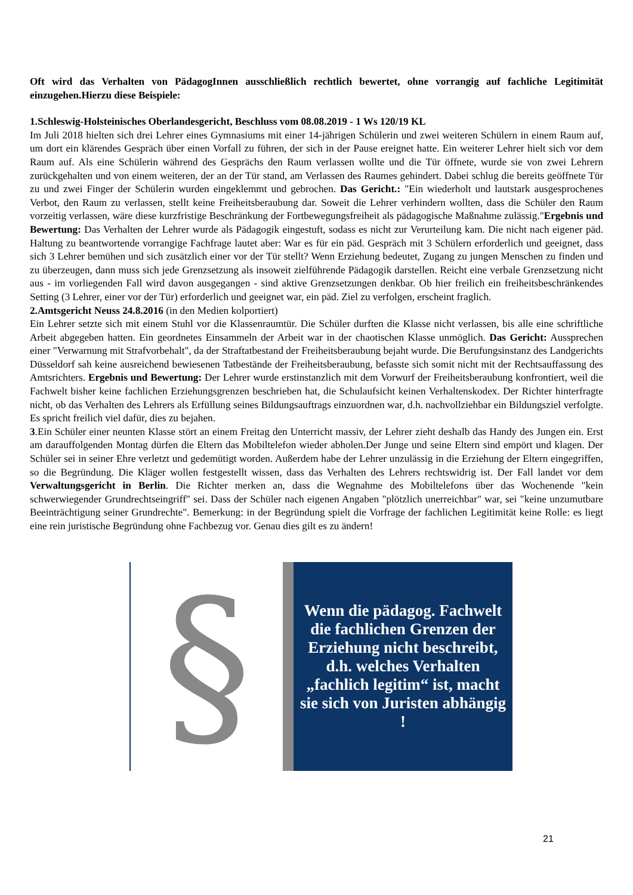Oft wird das Verhalten von PädagogInnen ausschließlich rechtlich bewertet, ohne vorrangig auf fachliche Legitimität einzugehen.Hierzu diese Beispiele:
1.Schleswig-Holsteinisches Oberlandesgericht, Beschluss vom 08.08.2019 - 1 Ws 120/19 KL
Im Juli 2018 hielten sich drei Lehrer eines Gymnasiums mit einer 14-jährigen Schülerin und zwei weiteren Schülern in einem Raum auf, um dort ein klärendes Gespräch über einen Vorfall zu führen, der sich in der Pause ereignet hatte. Ein weiterer Lehrer hielt sich vor dem Raum auf. Als eine Schülerin während des Gesprächs den Raum verlassen wollte und die Tür öffnete, wurde sie von zwei Lehrern zurückgehalten und von einem weiteren, der an der Tür stand, am Verlassen des Raumes gehindert. Dabei schlug die bereits geöffnete Tür zu und zwei Finger der Schülerin wurden eingeklemmt und gebrochen. Das Gericht.: "Ein wiederholt und lautstark ausgesprochenes Verbot, den Raum zu verlassen, stellt keine Freiheitsberaubung dar. Soweit die Lehrer verhindern wollten, dass die Schüler den Raum vorzeitig verlassen, wäre diese kurzfristige Beschränkung der Fortbewegungsfreiheit als pädagogische Maßnahme zulässig."Ergebnis und Bewertung: Das Verhalten der Lehrer wurde als Pädagogik eingestuft, sodass es nicht zur Verurteilung kam. Die nicht nach eigener päd. Haltung zu beantwortende vorrangige Fachfrage lautet aber: War es für ein päd. Gespräch mit 3 Schülern erforderlich und geeignet, dass sich 3 Lehrer bemühen und sich zusätzlich einer vor der Tür stellt? Wenn Erziehung bedeutet, Zugang zu jungen Menschen zu finden und zu überzeugen, dann muss sich jede Grenzsetzung als insoweit zielführende Pädagogik darstellen. Reicht eine verbale Grenzsetzung nicht aus - im vorliegenden Fall wird davon ausgegangen - sind aktive Grenzsetzungen denkbar. Ob hier freilich ein freiheitsbeschränkendes Setting (3 Lehrer, einer vor der Tür) erforderlich und geeignet war, ein päd. Ziel zu verfolgen, erscheint fraglich.
2.Amtsgericht Neuss 24.8.2016 (in den Medien kolportiert)
Ein Lehrer setzte sich mit einem Stuhl vor die Klassenraumtür. Die Schüler durften die Klasse nicht verlassen, bis alle eine schriftliche Arbeit abgegeben hatten. Ein geordnetes Einsammeln der Arbeit war in der chaotischen Klasse unmöglich. Das Gericht: Aussprechen einer "Verwarnung mit Strafvorbehalt", da der Straftatbestand der Freiheitsberaubung bejaht wurde. Die Berufungsinstanz des Landgerichts Düsseldorf sah keine ausreichend bewiesenen Tatbestände der Freiheitsberaubung, befasste sich somit nicht mit der Rechtsauffassung des Amtsrichters. Ergebnis und Bewertung: Der Lehrer wurde erstinstanzlich mit dem Vorwurf der Freiheitsberaubung konfrontiert, weil die Fachwelt bisher keine fachlichen Erziehungsgrenzen beschrieben hat, die Schulaufsicht keinen Verhaltenskodex. Der Richter hinterfragte nicht, ob das Verhalten des Lehrers als Erfüllung seines Bildungsauftrags einzuordnen war, d.h. nachvollziehbar ein Bildungsziel verfolgte. Es spricht freilich viel dafür, dies zu bejahen.
3.Ein Schüler einer neunten Klasse stört an einem Freitag den Unterricht massiv, der Lehrer zieht deshalb das Handy des Jungen ein. Erst am darauffolgenden Montag dürfen die Eltern das Mobiltelefon wieder abholen.Der Junge und seine Eltern sind empört und klagen. Der Schüler sei in seiner Ehre verletzt und gedemütigt worden. Außerdem habe der Lehrer unzulässig in die Erziehung der Eltern eingegriffen, so die Begründung. Die Kläger wollen festgestellt wissen, dass das Verhalten des Lehrers rechtswidrig ist. Der Fall landet vor dem Verwaltungsgericht in Berlin. Die Richter merken an, dass die Wegnahme des Mobiltelefons über das Wochenende "kein schwerwiegender Grundrechtseingriff" sei. Dass der Schüler nach eigenen Angaben "plötzlich unerreichbar" war, sei "keine unzumutbare Beeinträchtigung seiner Grundrechte". Bemerkung: in der Begründung spielt die Vorfrage der fachlichen Legitimität keine Rolle: es liegt eine rein juristische Begründung ohne Fachbezug vor. Genau dies gilt es zu ändern!
§
Wenn die pädagog. Fachwelt die fachlichen Grenzen der Erziehung nicht beschreibt, d.h. welches Verhalten „fachlich legitim“ ist, macht sie sich von Juristen abhängig !
21